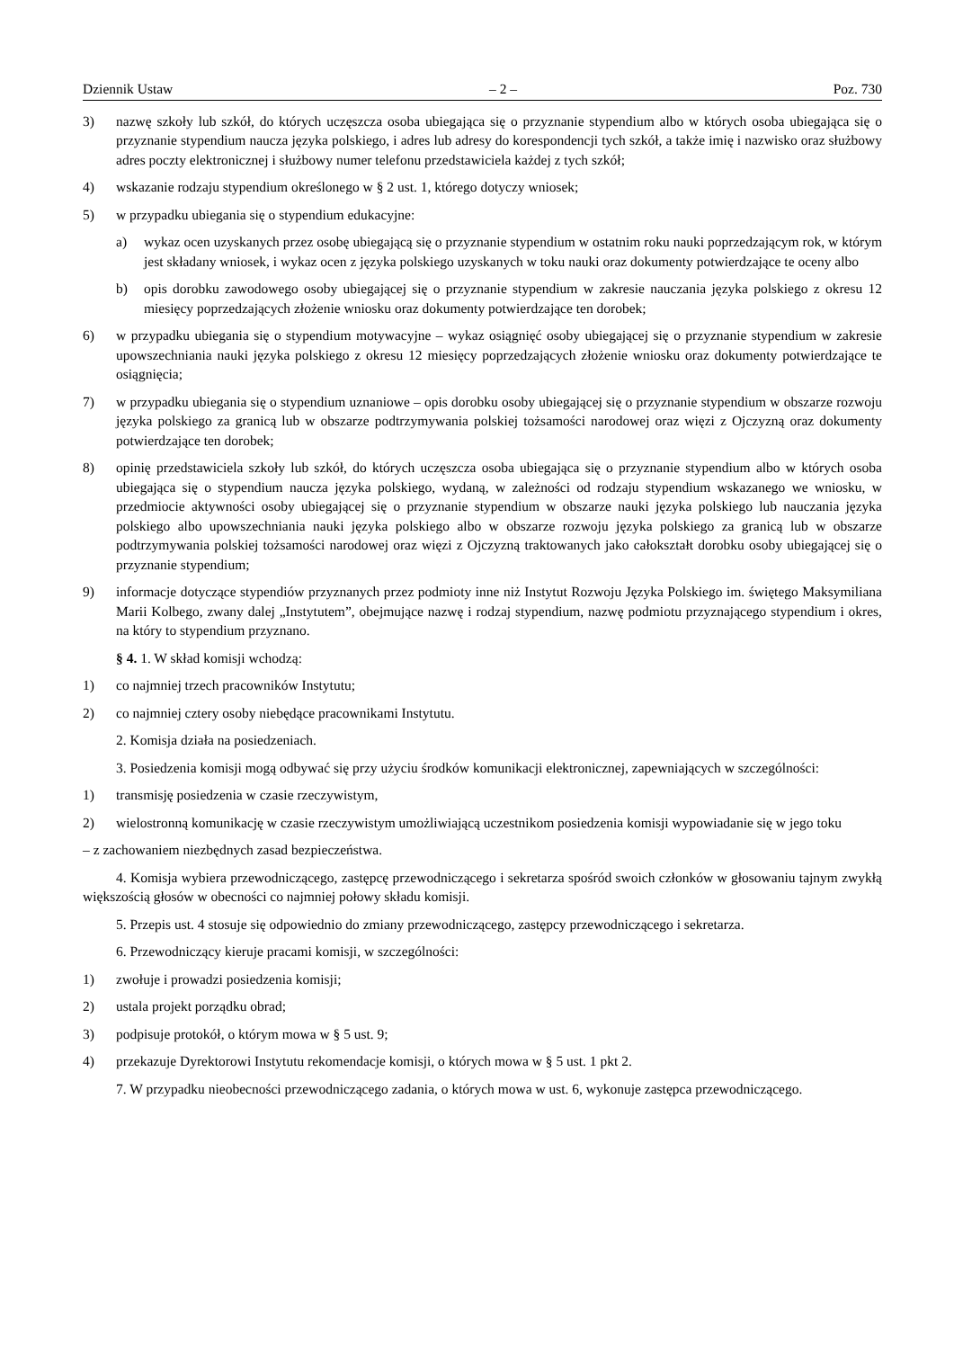Dziennik Ustaw – 2 – Poz. 730
3) nazwę szkoły lub szkół, do których uczęszcza osoba ubiegająca się o przyznanie stypendium albo w których osoba ubiegająca się o przyznanie stypendium naucza języka polskiego, i adres lub adresy do korespondencji tych szkół, a także imię i nazwisko oraz służbowy adres poczty elektronicznej i służbowy numer telefonu przedstawiciela każdej z tych szkół;
4) wskazanie rodzaju stypendium określonego w § 2 ust. 1, którego dotyczy wniosek;
5) w przypadku ubiegania się o stypendium edukacyjne:
a) wykaz ocen uzyskanych przez osobę ubiegającą się o przyznanie stypendium w ostatnim roku nauki poprzedzającym rok, w którym jest składany wniosek, i wykaz ocen z języka polskiego uzyskanych w toku nauki oraz dokumenty potwierdzające te oceny albo
b) opis dorobku zawodowego osoby ubiegającej się o przyznanie stypendium w zakresie nauczania języka polskiego z okresu 12 miesięcy poprzedzających złożenie wniosku oraz dokumenty potwierdzające ten dorobek;
6) w przypadku ubiegania się o stypendium motywacyjne – wykaz osiągnięć osoby ubiegającej się o przyznanie stypendium w zakresie upowszechniania nauki języka polskiego z okresu 12 miesięcy poprzedzających złożenie wniosku oraz dokumenty potwierdzające te osiągnięcia;
7) w przypadku ubiegania się o stypendium uznaniowe – opis dorobku osoby ubiegającej się o przyznanie stypendium w obszarze rozwoju języka polskiego za granicą lub w obszarze podtrzymywania polskiej tożsamości narodowej oraz więzi z Ojczyzną oraz dokumenty potwierdzające ten dorobek;
8) opinię przedstawiciela szkoły lub szkół, do których uczęszcza osoba ubiegająca się o przyznanie stypendium albo w których osoba ubiegająca się o stypendium naucza języka polskiego, wydaną, w zależności od rodzaju stypendium wskazanego we wniosku, w przedmiocie aktywności osoby ubiegającej się o przyznanie stypendium w obszarze nauki języka polskiego lub nauczania języka polskiego albo upowszechniania nauki języka polskiego albo w obszarze rozwoju języka polskiego za granicą lub w obszarze podtrzymywania polskiej tożsamości narodowej oraz więzi z Ojczyzną traktowanych jako całokształt dorobku osoby ubiegającej się o przyznanie stypendium;
9) informacje dotyczące stypendiów przyznanych przez podmioty inne niż Instytut Rozwoju Języka Polskiego im. świętego Maksymiliana Marii Kolbego, zwany dalej „Instytutem”, obejmujące nazwę i rodzaj stypendium, nazwę podmiotu przyznającego stypendium i okres, na który to stypendium przyznano.
§ 4. 1. W skład komisji wchodzą:
1) co najmniej trzech pracowników Instytutu;
2) co najmniej cztery osoby niebędące pracownikami Instytutu.
2. Komisja działa na posiedzeniach.
3. Posiedzenia komisji mogą odbywać się przy użyciu środków komunikacji elektronicznej, zapewniających w szczególności:
1) transmisję posiedzenia w czasie rzeczywistym,
2) wielostronną komunikację w czasie rzeczywistym umożliwiającą uczestnikom posiedzenia komisji wypowiadanie się w jego toku
– z zachowaniem niezbędnych zasad bezpieczeństwa.
4. Komisja wybiera przewodniczącego, zastępcę przewodniczącego i sekretarza spośród swoich członków w głosowaniu tajnym zwykłą większością głosów w obecności co najmniej połowy składu komisji.
5. Przepis ust. 4 stosuje się odpowiednio do zmiany przewodniczącego, zastępcy przewodniczącego i sekretarza.
6. Przewodniczący kieruje pracami komisji, w szczególności:
1) zwołuje i prowadzi posiedzenia komisji;
2) ustala projekt porządku obrad;
3) podpisuje protokół, o którym mowa w § 5 ust. 9;
4) przekazuje Dyrektorowi Instytutu rekomendacje komisji, o których mowa w § 5 ust. 1 pkt 2.
7. W przypadku nieobecności przewodniczącego zadania, o których mowa w ust. 6, wykonuje zastępca przewodniczącego.